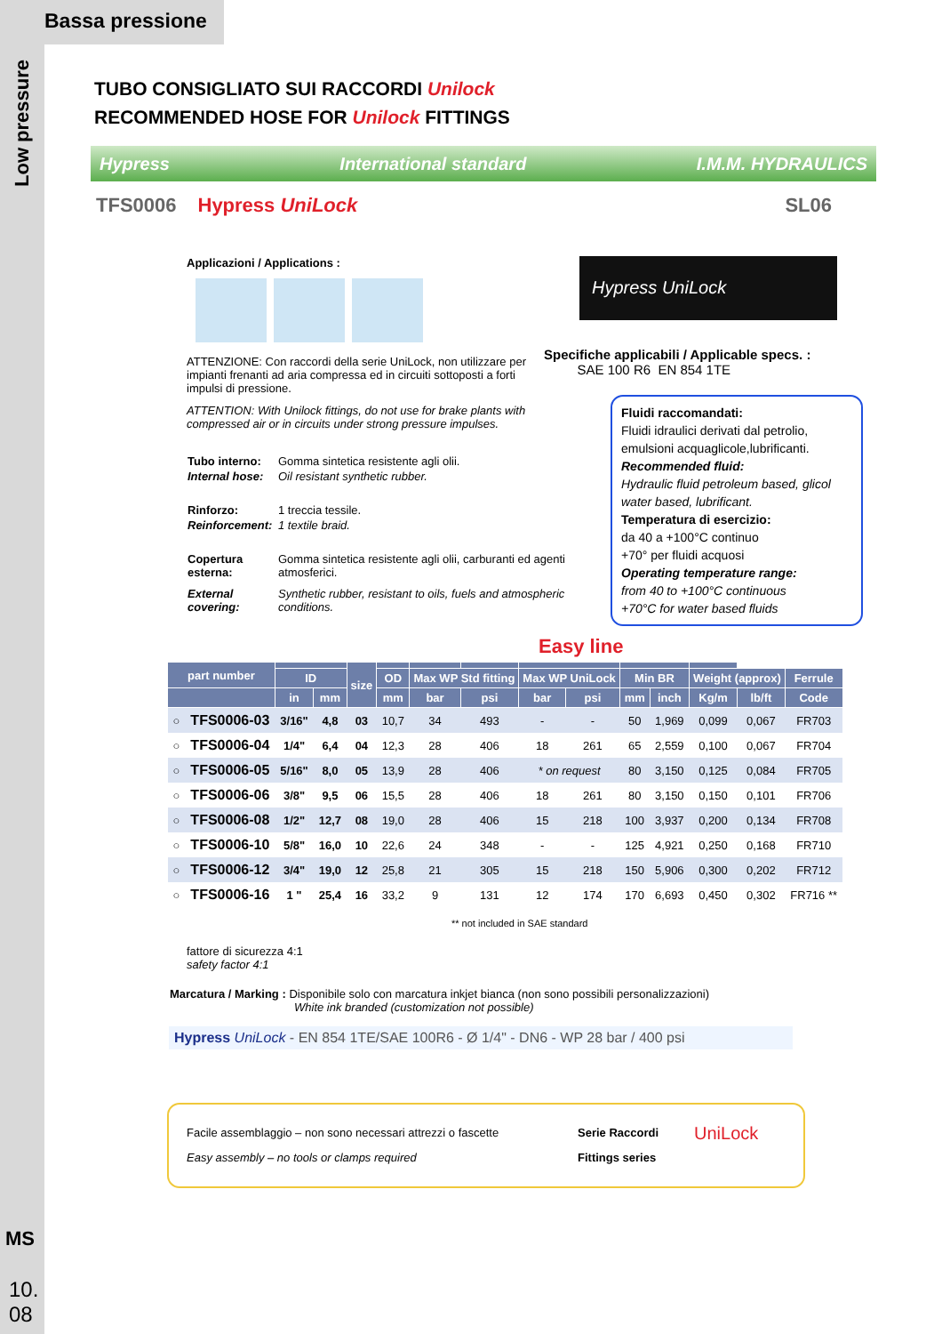Bassa pressione
Low pressure
MS
10.
08
TUBO CONSIGLIATO SUI RACCORDI Unilock
RECOMMENDED HOSE FOR Unilock FITTINGS
Hypress International standard I.M.M. HYDRAULICS
TFS0006 Hypress UniLock SL06
Applicazioni / Applications :
ATTENZIONE: Con raccordi della serie UniLock, non utilizzare per impianti frenanti ad aria compressa ed in circuiti sottoposti a forti impulsi di pressione.
ATTENTION: With Unilock fittings, do not use for brake plants with compressed air or in circuits under strong pressure impulses.
| Tubo interno: | Gomma sintetica resistente agli olii. |
| Internal hose: | Oil resistant synthetic rubber. |
| Rinforzo: | 1 treccia tessile. |
| Reinforcement: | 1 textile braid. |
| Copertura esterna: | Gomma sintetica resistente agli olii, carburanti ed agenti atmosferici. |
| External covering: | Synthetic rubber, resistant to oils, fuels and atmospheric conditions. |
Hypress UniLock
Specifiche applicabili / Applicable specs. :
SAE 100 R6 EN 854 1TE
Fluidi raccomandati:
Fluidi idraulici derivati dal petrolio, emulsioni acquaglicole,lubrificanti.
Recommended fluid:
Hydraulic fluid petroleum based, glicol water based, lubrificant.
Temperatura di esercizio:
da 40 a +100°C continuo
+70° per fluidi acquosi
Operating temperature range:
from 40 to +100°C continuous
+70°C for water based fluids
Easy line
| part number | | | | size | | | | | | | | | | |
| --- | --- | --- | --- | --- | --- | --- | --- | --- | --- | --- | --- | --- | --- | --- |
| | | ID | | | OD | Max WP Std fitting | | Max WP UniLock | | Min BR | | Weight (approx) | | Ferrule |
| | | in | mm | | mm | bar | psi | bar | psi | mm | inch | Kg/m | lb/ft | Code |
| ○ | TFS0006-03 | 3/16" | 4,8 | 03 | 10,7 | 34 | 493 | - | - | 50 | 1,969 | 0,099 | 0,067 | FR703 |
| ○ | TFS0006-04 | 1/4" | 6,4 | 04 | 12,3 | 28 | 406 | 18 | 261 | 65 | 2,559 | 0,100 | 0,067 | FR704 |
| ○ | TFS0006-05 | 5/16" | 8,0 | 05 | 13,9 | 28 | 406 | * on request | | 80 | 3,150 | 0,125 | 0,084 | FR705 |
| ○ | TFS0006-06 | 3/8" | 9,5 | 06 | 15,5 | 28 | 406 | 18 | 261 | 80 | 3,150 | 0,150 | 0,101 | FR706 |
| ○ | TFS0006-08 | 1/2" | 12,7 | 08 | 19,0 | 28 | 406 | 15 | 218 | 100 | 3,937 | 0,200 | 0,134 | FR708 |
| ○ | TFS0006-10 | 5/8" | 16,0 | 10 | 22,6 | 24 | 348 | - | - | 125 | 4,921 | 0,250 | 0,168 | FR710 |
| ○ | TFS0006-12 | 3/4" | 19,0 | 12 | 25,8 | 21 | 305 | 15 | 218 | 150 | 5,906 | 0,300 | 0,202 | FR712 |
| ○ | TFS0006-16 | 1 " | 25,4 | 16 | 33,2 | 9 | 131 | 12 | 174 | 170 | 6,693 | 0,450 | 0,302 | FR716 ** |
** not included in SAE standard
fattore di sicurezza 4:1
safety factor 4:1
Marcatura / Marking : Disponibile solo con marcatura inkjet bianca (non sono possibili personalizzazioni)
White ink branded (customization not possible)
Hypress UniLock - EN 854 1TE/SAE 100R6 - Ø 1/4" - DN6 - WP 28 bar / 400 psi
Facile assemblaggio – non sono necessari attrezzi o fascette
Easy assembly – no tools or clamps required
Serie Raccordi
Fittings series
UniLock